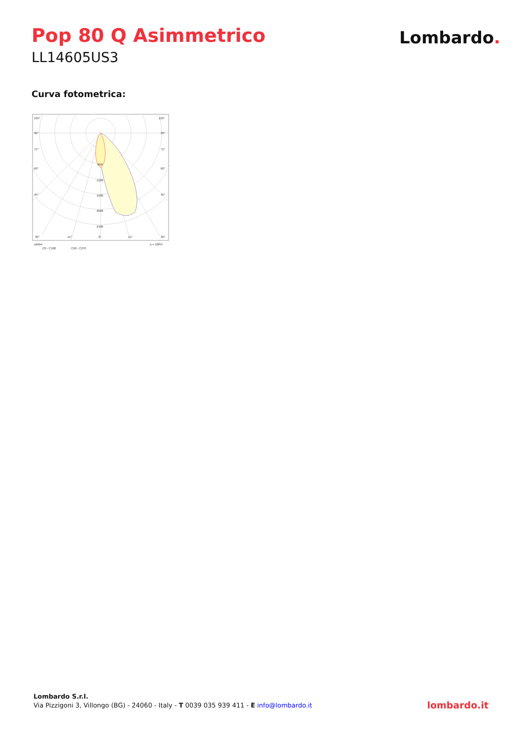Pop 80 Q Asimmetrico
LL14605US3
Lombardo.
Curva fotometrica:
105°
105°
90°
90°
75°
75°
60°
60°
45°
45°
800
1200
1600
2000
2400
30°
15°
0°
15°
30°
cd/klm
η = 100%
C0 - C180
C90 - C270
Lombardo S.r.l.
Via Pizzigoni 3, Villongo (BG) - 24060 - Italy - T 0039 035 939 411 - E info@lombardo.it
lombardo.it